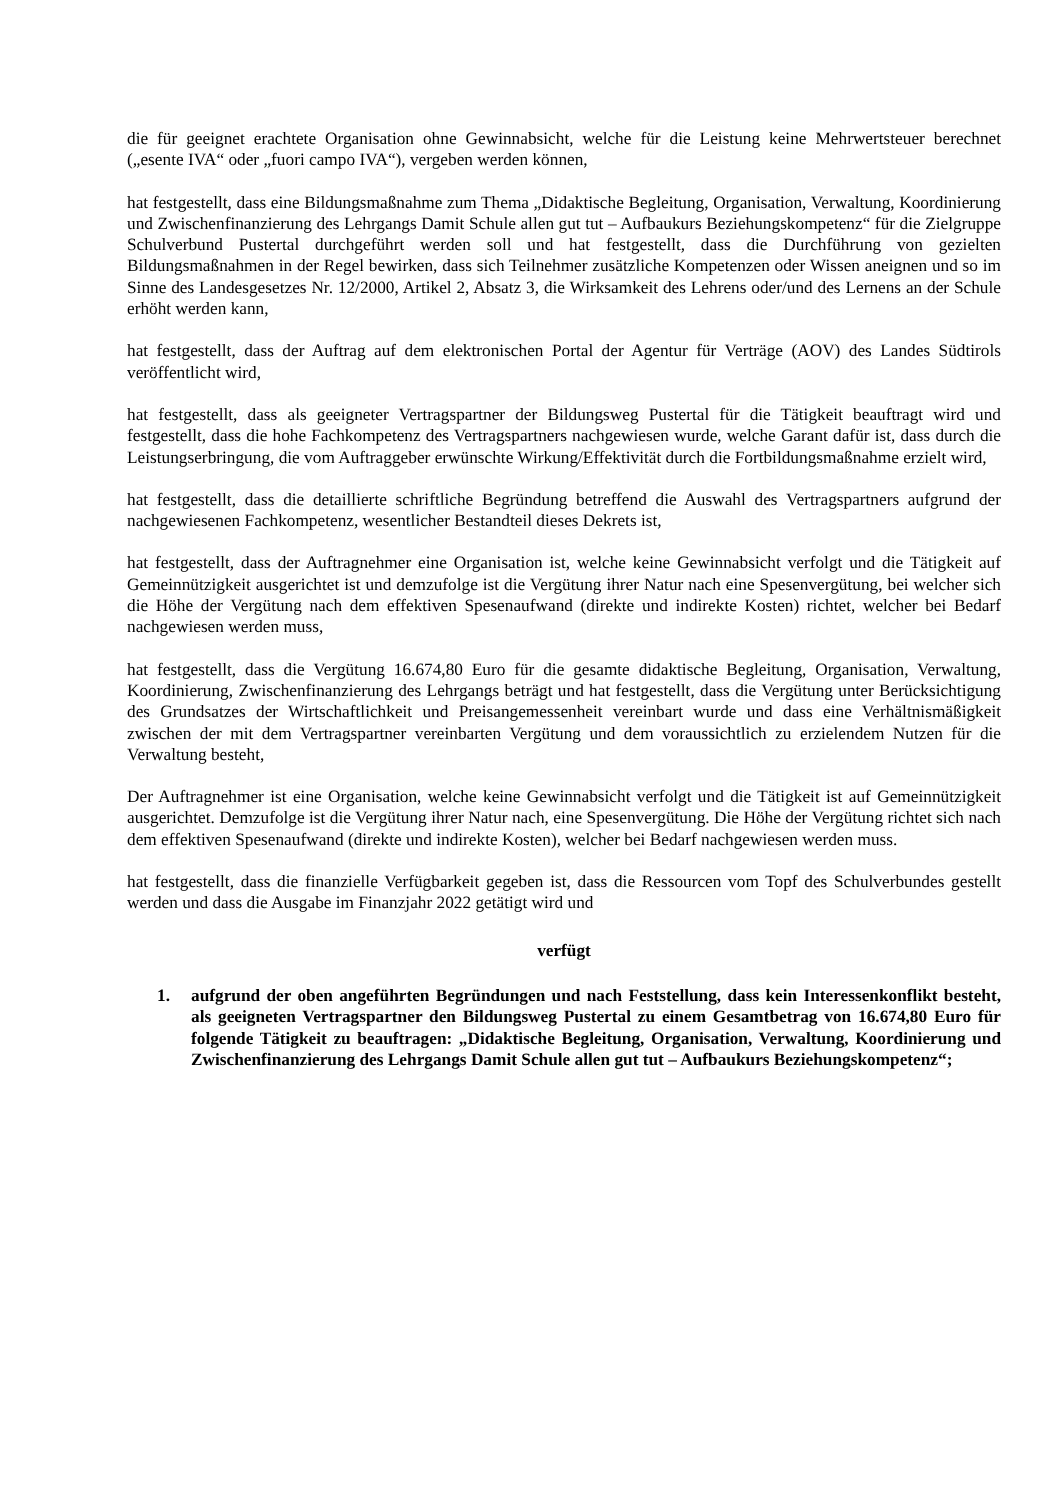die für geeignet erachtete Organisation ohne Gewinnabsicht, welche für die Leistung keine Mehrwertsteuer berechnet („esente IVA“ oder „fuori campo IVA“), vergeben werden können,
hat festgestellt, dass eine Bildungsmaßnahme zum Thema „Didaktische Begleitung, Organisation, Verwaltung, Koordinierung und Zwischenfinanzierung des Lehrgangs Damit Schule allen gut tut – Aufbaukurs Beziehungskompetenz“ für die Zielgruppe Schulverbund Pustertal durchgeführt werden soll und hat festgestellt, dass die Durchführung von gezielten Bildungsmaßnahmen in der Regel bewirken, dass sich Teilnehmer zusätzliche Kompetenzen oder Wissen aneignen und so im Sinne des Landesgesetzes Nr. 12/2000, Artikel 2, Absatz 3, die Wirksamkeit des Lehrens oder/und des Lernens an der Schule erhöht werden kann,
hat festgestellt, dass der Auftrag auf dem elektronischen Portal der Agentur für Verträge (AOV) des Landes Südtirols veröffentlicht wird,
hat festgestellt, dass als geeigneter Vertragspartner der Bildungsweg Pustertal für die Tätigkeit beauftragt wird und festgestellt, dass die hohe Fachkompetenz des Vertragspartners nachgewiesen wurde, welche Garant dafür ist, dass durch die Leistungserbringung, die vom Auftraggeber erwünschte Wirkung/Effektivität durch die Fortbildungsmaßnahme erzielt wird,
hat festgestellt, dass die detaillierte schriftliche Begründung betreffend die Auswahl des Vertragspartners aufgrund der nachgewiesenen Fachkompetenz, wesentlicher Bestandteil dieses Dekrets ist,
hat festgestellt, dass der Auftragnehmer eine Organisation ist, welche keine Gewinnabsicht verfolgt und die Tätigkeit auf Gemeinnützigkeit ausgerichtet ist und demzufolge ist die Vergütung ihrer Natur nach eine Spesenvergütung, bei welcher sich die Höhe der Vergütung nach dem effektiven Spesenaufwand (direkte und indirekte Kosten) richtet, welcher bei Bedarf nachgewiesen werden muss,
hat festgestellt, dass die Vergütung 16.674,80 Euro für die gesamte didaktische Begleitung, Organisation, Verwaltung, Koordinierung, Zwischenfinanzierung des Lehrgangs beträgt und hat festgestellt, dass die Vergütung unter Berücksichtigung des Grundsatzes der Wirtschaftlichkeit und Preisangemessenheit vereinbart wurde und dass eine Verhältnismäßigkeit zwischen der mit dem Vertragspartner vereinbarten Vergütung und dem voraussichtlich zu erzielendem Nutzen für die Verwaltung besteht,
Der Auftragnehmer ist eine Organisation, welche keine Gewinnabsicht verfolgt und die Tätigkeit ist auf Gemeinnützigkeit ausgerichtet. Demzufolge ist die Vergütung ihrer Natur nach, eine Spesenvergütung. Die Höhe der Vergütung richtet sich nach dem effektiven Spesenaufwand (direkte und indirekte Kosten), welcher bei Bedarf nachgewiesen werden muss.
hat festgestellt, dass die finanzielle Verfügbarkeit gegeben ist, dass die Ressourcen vom Topf des Schulverbundes gestellt werden und dass die Ausgabe im Finanzjahr 2022 getätigt wird und
verfügt
1. aufgrund der oben angeführten Begründungen und nach Feststellung, dass kein Interessenkonflikt besteht, als geeigneten Vertragspartner den Bildungsweg Pustertal zu einem Gesamtbetrag von 16.674,80 Euro für folgende Tätigkeit zu beauftragen: „Didaktische Begleitung, Organisation, Verwaltung, Koordinierung und Zwischenfinanzierung des Lehrgangs Damit Schule allen gut tut – Aufbaukurs Beziehungskompetenz“;